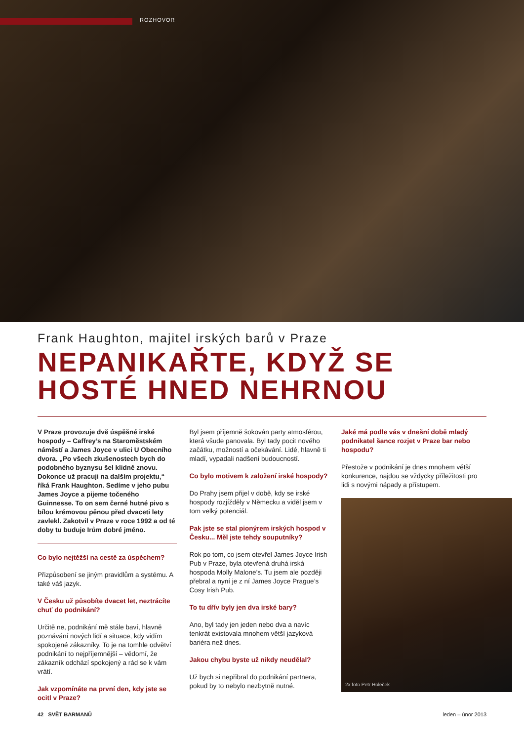ROZHOVOR
Frank Haughton, majitel irských barů v Praze
NEPANIKAŘTE, KDYŽ SE HOSTÉ HNED NEHRNOU
V Praze provozuje dvě úspěšné irské hospody – Caffrey’s na Staroměstském náměstí a James Joyce v ulici U Obecního dvora. „Po všech zkušenostech bych do podobného byznysu šel klidně znovu. Dokonce už pracuji na dalším projektu,“ říká Frank Haughton. Sedíme v jeho pubu James Joyce a pijeme točeného Guinnesse. To on sem černé hutné pivo s bílou krémovou pěnou před dvaceti lety zavlekl. Zakotvil v Praze v roce 1992 a od té doby tu buduje Irům dobré jméno.
Co bylo nejtěžší na cestě za úspěchem?
Přizpůsobení se jiným pravidlům a systému. A také váš jazyk.
V Česku už působíte dvacet let, neztrácíte chuť do podnikání?
Určitě ne, podnikání mě stále baví, hlavně poznávání nových lidí a situace, kdy vidím spokojené zákazníky. To je na tomhle odvětví podnikání to nejpříjemnější – vědomí, že zákazník odchází spokojený a rád se k vám vrátí.
Jak vzpomínáte na první den, kdy jste se ocitl v Praze?
Byl jsem příjemně šokován party atmosférou, která všude panovala. Byl tady pocit nového začátku, možností a očekávání. Lidé, hlavně ti mladí, vypadali nadšení budoucností.
Co bylo motivem k založení irské hospody?
Do Prahy jsem přijel v době, kdy se irské hospody rozjížděly v Německu a viděl jsem v tom velký potenciál.
Pak jste se stal pionýrem irských hospod v Česku... Měl jste tehdy souputníky?
Rok po tom, co jsem otevřel James Joyce Irish Pub v Praze, byla otevřená druhá irská hospoda Molly Malone’s. Tu jsem ale později přebral a nyní je z ní James Joyce Prague’s Cosy Irish Pub.
To tu dřív byly jen dva irské bary?
Ano, byl tady jen jeden nebo dva a navíc tenkrát existovala mnohem větší jazyková bariéra než dnes.
Jakou chybu byste už nikdy neudělal?
Už bych si nepřibral do podnikání partnera, pokud by to nebylo nezbytně nutné.
Jaké má podle vás v dnešní době mladý podnikatel šance rozjet v Praze bar nebo hospodu?
Přestože v podnikání je dnes mnohem větší konkurence, najdou se vždycky příležitosti pro lidi s novými nápady a přístupem.
2x foto Petr Holeček
42 SVĚT BARMANŮ leden – únor 2013